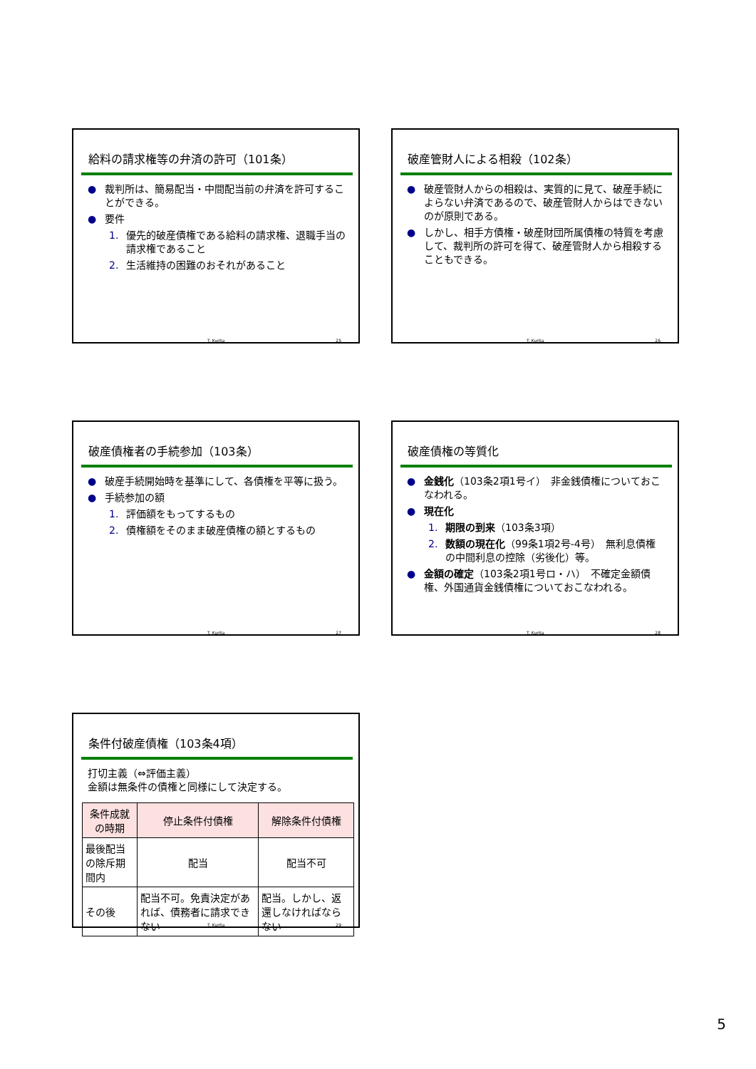給料の請求権等の弁済の許可（101条）
● 裁判所は、簡易配当・中間配当前の弁済を許可することができる。
● 要件
1. 優先的破産債権である給料の請求権、退職手当の請求権であること
2. 生活維持の困難のおそれがあること
T. Kurita 25
破産管財人による相殺（102条）
● 破産管財人からの相殺は、実質的に見て、破産手続によらない弁済であるので、破産管財人からはできないのが原則である。
● しかし、相手方債権・破産財団所属債権の特質を考慮して、裁判所の許可を得て、破産管財人から相殺することもできる。
T. Kurita 26
破産債権者の手続参加（103条）
● 破産手続開始時を基準にして、各債権を平等に扱う。
● 手続参加の額
1. 評価額をもってするもの
2. 債権額をそのまま破産債権の額とするもの
T. Kurita 27
破産債権の等質化
● 金銭化（103条2項1号イ）　非金銭債権についておこなわれる。
● 現在化
1. 期限の到来（103条3項）
2. 数額の現在化（99条1項2号-4号）　無利息債権の中間利息の控除（劣後化）等。
● 金額の確定（103条2項1号ロ・ハ）　不確定金額債権、外国通貨金銭債権についておこなわれる。
T. Kurita 28
条件付破産債権（103条4項）
打切主義（⇔評価主義）
金額は無条件の債権と同様にして決定する。
| 条件成就の時期 | 停止条件付債権 | 解除条件付債権 |
| --- | --- | --- |
| 最後配当の除斥期間内 | 配当 | 配当不可 |
| その後 | 配当不可。免責決定があれば、債務者に請求できない | 配当。しかし、返還しなければならない |
T. Kurita 29
5